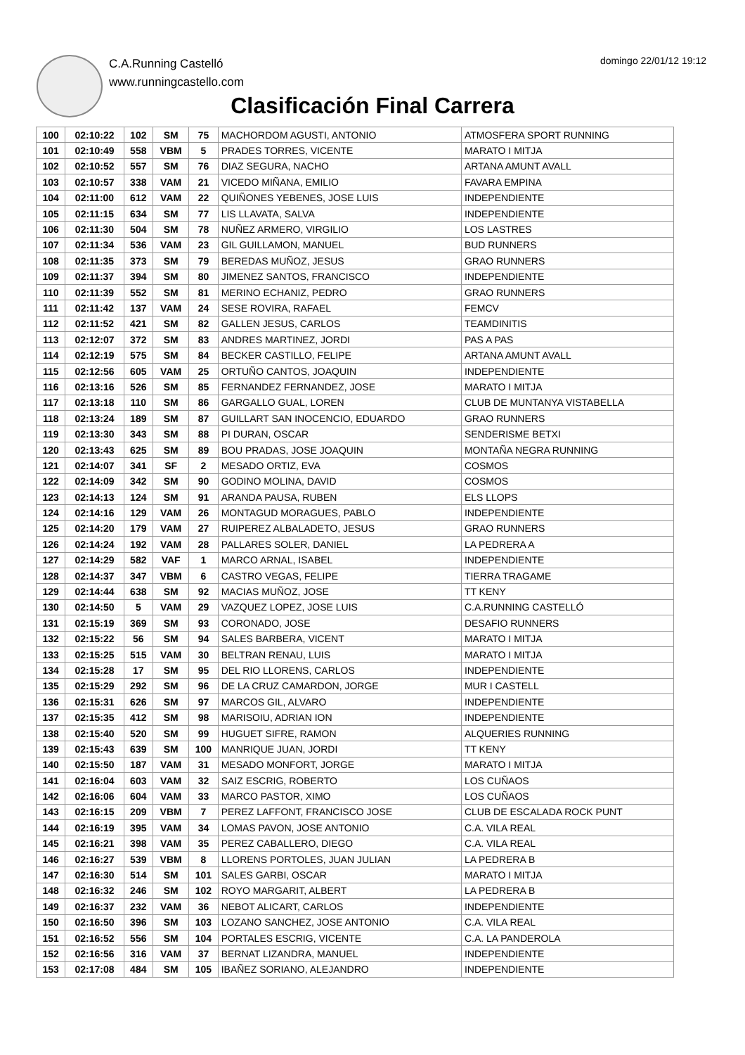C.A.Running Castelló
www.runningcastello.com
domingo 22/01/12 19:12
Clasificación Final Carrera
| 100 | 02:10:22 | 102 | SM | 75 | MACHORDOM AGUSTI, ANTONIO | ATMOSFERA SPORT RUNNING |
| 101 | 02:10:49 | 558 | VBM | 5 | PRADES TORRES, VICENTE | MARATO I MITJA |
| 102 | 02:10:52 | 557 | SM | 76 | DIAZ SEGURA, NACHO | ARTANA AMUNT AVALL |
| 103 | 02:10:57 | 338 | VAM | 21 | VICEDO MIÑANA, EMILIO | FAVARA EMPINA |
| 104 | 02:11:00 | 612 | VAM | 22 | QUIÑONES YEBENES, JOSE LUIS | INDEPENDIENTE |
| 105 | 02:11:15 | 634 | SM | 77 | LIS LLAVATA, SALVA | INDEPENDIENTE |
| 106 | 02:11:30 | 504 | SM | 78 | NUÑEZ ARMERO, VIRGILIO | LOS LASTRES |
| 107 | 02:11:34 | 536 | VAM | 23 | GIL GUILLAMON, MANUEL | BUD RUNNERS |
| 108 | 02:11:35 | 373 | SM | 79 | BEREDAS MUÑOZ, JESUS | GRAO RUNNERS |
| 109 | 02:11:37 | 394 | SM | 80 | JIMENEZ SANTOS, FRANCISCO | INDEPENDIENTE |
| 110 | 02:11:39 | 552 | SM | 81 | MERINO ECHANIZ, PEDRO | GRAO RUNNERS |
| 111 | 02:11:42 | 137 | VAM | 24 | SESE ROVIRA, RAFAEL | FEMCV |
| 112 | 02:11:52 | 421 | SM | 82 | GALLEN JESUS, CARLOS | TEAMDINITIS |
| 113 | 02:12:07 | 372 | SM | 83 | ANDRES MARTINEZ, JORDI | PAS A PAS |
| 114 | 02:12:19 | 575 | SM | 84 | BECKER CASTILLO, FELIPE | ARTANA AMUNT AVALL |
| 115 | 02:12:56 | 605 | VAM | 25 | ORTUÑO CANTOS, JOAQUIN | INDEPENDIENTE |
| 116 | 02:13:16 | 526 | SM | 85 | FERNANDEZ FERNANDEZ, JOSE | MARATO I MITJA |
| 117 | 02:13:18 | 110 | SM | 86 | GARGALLO GUAL, LOREN | CLUB DE MUNTANYA VISTABELLA |
| 118 | 02:13:24 | 189 | SM | 87 | GUILLART SAN INOCENCIO, EDUARDO | GRAO RUNNERS |
| 119 | 02:13:30 | 343 | SM | 88 | PI DURAN, OSCAR | SENDERISME BETXI |
| 120 | 02:13:43 | 625 | SM | 89 | BOU PRADAS, JOSE JOAQUIN | MONTAÑA NEGRA RUNNING |
| 121 | 02:14:07 | 341 | SF | 2 | MESADO ORTIZ, EVA | COSMOS |
| 122 | 02:14:09 | 342 | SM | 90 | GODINO MOLINA, DAVID | COSMOS |
| 123 | 02:14:13 | 124 | SM | 91 | ARANDA PAUSA, RUBEN | ELS LLOPS |
| 124 | 02:14:16 | 129 | VAM | 26 | MONTAGUD MORAGUES, PABLO | INDEPENDIENTE |
| 125 | 02:14:20 | 179 | VAM | 27 | RUIPEREZ ALBALADETO, JESUS | GRAO RUNNERS |
| 126 | 02:14:24 | 192 | VAM | 28 | PALLARES SOLER, DANIEL | LA PEDRERA A |
| 127 | 02:14:29 | 582 | VAF | 1 | MARCO ARNAL, ISABEL | INDEPENDIENTE |
| 128 | 02:14:37 | 347 | VBM | 6 | CASTRO VEGAS, FELIPE | TIERRA TRAGAME |
| 129 | 02:14:44 | 638 | SM | 92 | MACIAS MUÑOZ, JOSE | TT KENY |
| 130 | 02:14:50 | 5 | VAM | 29 | VAZQUEZ LOPEZ, JOSE LUIS | C.A.RUNNING CASTELLÓ |
| 131 | 02:15:19 | 369 | SM | 93 | CORONADO, JOSE | DESAFIO RUNNERS |
| 132 | 02:15:22 | 56 | SM | 94 | SALES BARBERA, VICENT | MARATO I MITJA |
| 133 | 02:15:25 | 515 | VAM | 30 | BELTRAN RENAU, LUIS | MARATO I MITJA |
| 134 | 02:15:28 | 17 | SM | 95 | DEL RIO LLORENS, CARLOS | INDEPENDIENTE |
| 135 | 02:15:29 | 292 | SM | 96 | DE LA CRUZ CAMARDON, JORGE | MUR I CASTELL |
| 136 | 02:15:31 | 626 | SM | 97 | MARCOS GIL, ALVARO | INDEPENDIENTE |
| 137 | 02:15:35 | 412 | SM | 98 | MARISOIU, ADRIAN ION | INDEPENDIENTE |
| 138 | 02:15:40 | 520 | SM | 99 | HUGUET SIFRE, RAMON | ALQUERIES RUNNING |
| 139 | 02:15:43 | 639 | SM | 100 | MANRIQUE JUAN, JORDI | TT KENY |
| 140 | 02:15:50 | 187 | VAM | 31 | MESADO MONFORT, JORGE | MARATO I MITJA |
| 141 | 02:16:04 | 603 | VAM | 32 | SAIZ ESCRIG, ROBERTO | LOS CUÑAOS |
| 142 | 02:16:06 | 604 | VAM | 33 | MARCO PASTOR, XIMO | LOS CUÑAOS |
| 143 | 02:16:15 | 209 | VBM | 7 | PEREZ LAFFONT, FRANCISCO JOSE | CLUB DE ESCALADA ROCK PUNT |
| 144 | 02:16:19 | 395 | VAM | 34 | LOMAS PAVON, JOSE ANTONIO | C.A. VILA REAL |
| 145 | 02:16:21 | 398 | VAM | 35 | PEREZ CABALLERO, DIEGO | C.A. VILA REAL |
| 146 | 02:16:27 | 539 | VBM | 8 | LLORENS PORTOLES, JUAN JULIAN | LA PEDRERA B |
| 147 | 02:16:30 | 514 | SM | 101 | SALES GARBI, OSCAR | MARATO I MITJA |
| 148 | 02:16:32 | 246 | SM | 102 | ROYO MARGARIT, ALBERT | LA PEDRERA B |
| 149 | 02:16:37 | 232 | VAM | 36 | NEBOT ALICART, CARLOS | INDEPENDIENTE |
| 150 | 02:16:50 | 396 | SM | 103 | LOZANO SANCHEZ, JOSE ANTONIO | C.A. VILA REAL |
| 151 | 02:16:52 | 556 | SM | 104 | PORTALES ESCRIG, VICENTE | C.A. LA PANDEROLA |
| 152 | 02:16:56 | 316 | VAM | 37 | BERNAT LIZANDRA, MANUEL | INDEPENDIENTE |
| 153 | 02:17:08 | 484 | SM | 105 | IBAÑEZ SORIANO, ALEJANDRO | INDEPENDIENTE |